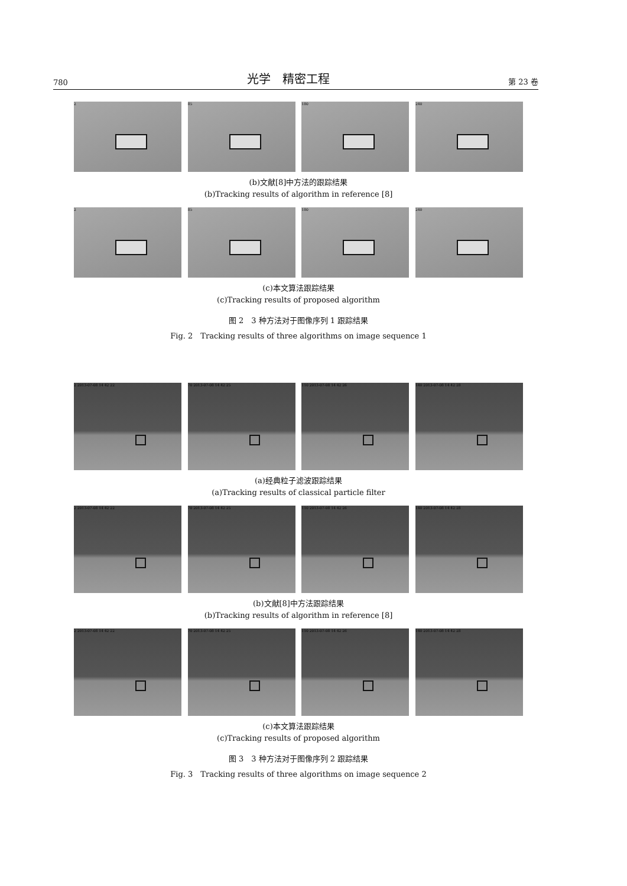780 光学　精密工程 第 23 卷
2 85 180 240
(b)文献[8]中方法的跟踪结果
(b)Tracking results of algorithm in reference [8]
2 85 180 240
(c)本文算法跟踪结果
(c)Tracking results of proposed algorithm
图 2　3 种方法对于图像序列 1 跟踪结果
Fig. 2　Tracking results of three algorithms on image sequence 1
2 2013-07-08 14 42 22 70 2013-07-08 14 42 25 110 2013-07-08 14 42 26 140 2013-07-08 14 42 28
(a)经典粒子滤波跟踪结果
(a)Tracking results of classical particle filter
2 2013-07-08 14 42 22 70 2013-07-08 14 42 25 110 2013-07-08 14 42 26 140 2013-07-08 14 42 28
(b)文献[8]中方法跟踪结果
(b)Tracking results of algorithm in reference [8]
2 2013-07-08 14 42 22 70 2013-07-08 14 42 25 110 2013-07-08 14 42 26 140 2013-07-08 14 42 28
(c)本文算法跟踪结果
(c)Tracking results of proposed algorithm
图 3　3 种方法对于图像序列 2 跟踪结果
Fig. 3　Tracking results of three algorithms on image sequence 2